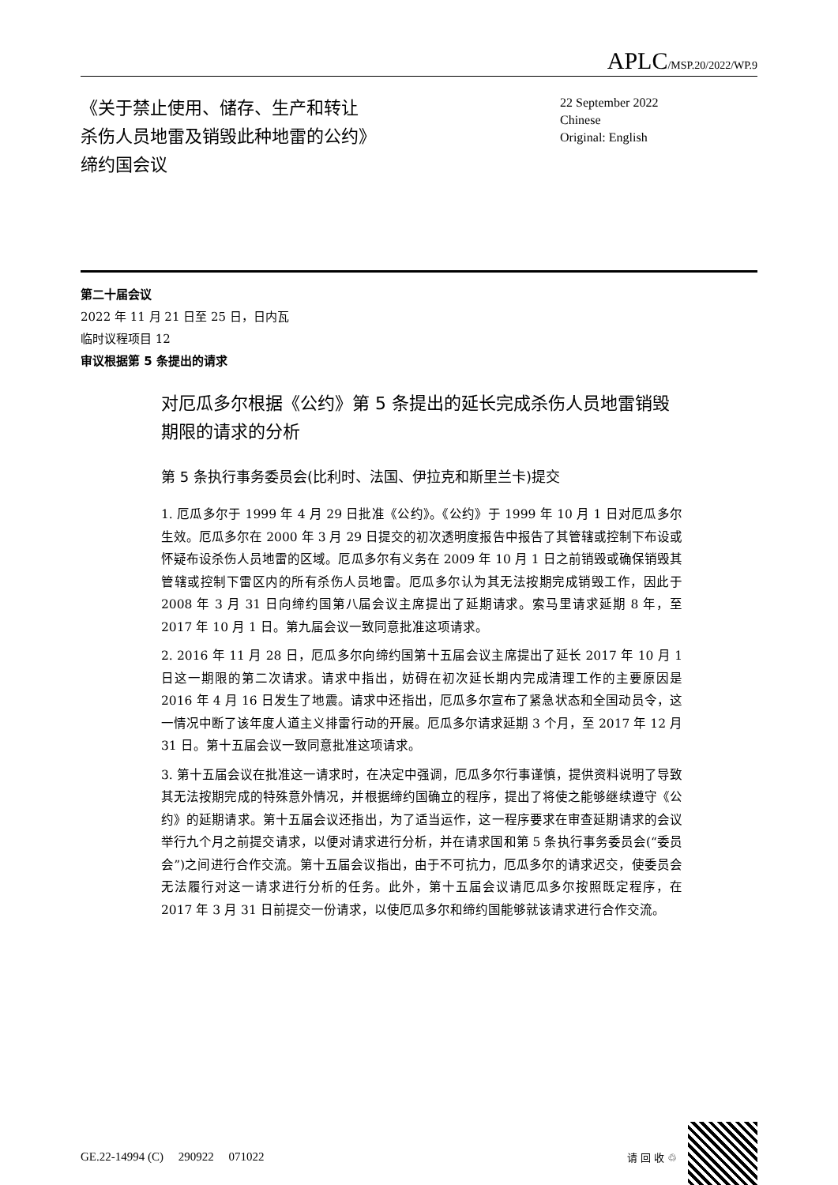APLC/MSP.20/2022/WP.9
《关于禁止使用、储存、生产和转让
杀伤人员地雷及销毁此种地雷的公约》
缔约国会议
22 September 2022
Chinese
Original: English
第二十届会议
2022 年 11 月 21 日至 25 日，日内瓦
临时议程项目 12
审议根据第 5 条提出的请求
对厄瓜多尔根据《公约》第 5 条提出的延长完成杀伤人员地雷销毁期限的请求的分析
第 5 条执行事务委员会(比利时、法国、伊拉克和斯里兰卡)提交
1. 厄瓜多尔于 1999 年 4 月 29 日批准《公约》。《公约》于 1999 年 10 月 1 日对厄瓜多尔生效。厄瓜多尔在 2000 年 3 月 29 日提交的初次透明度报告中报告了其管辖或控制下布设或怀疑布设杀伤人员地雷的区域。厄瓜多尔有义务在 2009 年 10 月 1 日之前销毁或确保销毁其管辖或控制下雷区内的所有杀伤人员地雷。厄瓜多尔认为其无法按期完成销毁工作，因此于 2008 年 3 月 31 日向缔约国第八届会议主席提出了延期请求。索马里请求延期 8 年，至 2017 年 10 月 1 日。第九届会议一致同意批准这项请求。
2. 2016 年 11 月 28 日，厄瓜多尔向缔约国第十五届会议主席提出了延长 2017 年 10 月 1 日这一期限的第二次请求。请求中指出，妨碍在初次延长期内完成清理工作的主要原因是 2016 年 4 月 16 日发生了地震。请求中还指出，厄瓜多尔宣布了紧急状态和全国动员令，这一情况中断了该年度人道主义排雷行动的开展。厄瓜多尔请求延期 3 个月，至 2017 年 12 月 31 日。第十五届会议一致同意批准这项请求。
3. 第十五届会议在批准这一请求时，在决定中强调，厄瓜多尔行事谨慎，提供资料说明了导致其无法按期完成的特殊意外情况，并根据缔约国确立的程序，提出了将使之能够继续遵守《公约》的延期请求。第十五届会议还指出，为了适当运作，这一程序要求在审查延期请求的会议举行九个月之前提交请求，以便对请求进行分析，并在请求国和第 5 条执行事务委员会(“委员会”)之间进行合作交流。第十五届会议指出，由于不可抗力，厄瓜多尔的请求迟交，使委员会无法履行对这一请求进行分析的任务。此外，第十五届会议请厄瓜多尔按照既定程序，在 2017 年 3 月 31 日前提交一份请求，以使厄瓜多尔和缔约国能够就该请求进行合作交流。
GE.22-14994 (C) 290922 071022 请 回 收 ♲